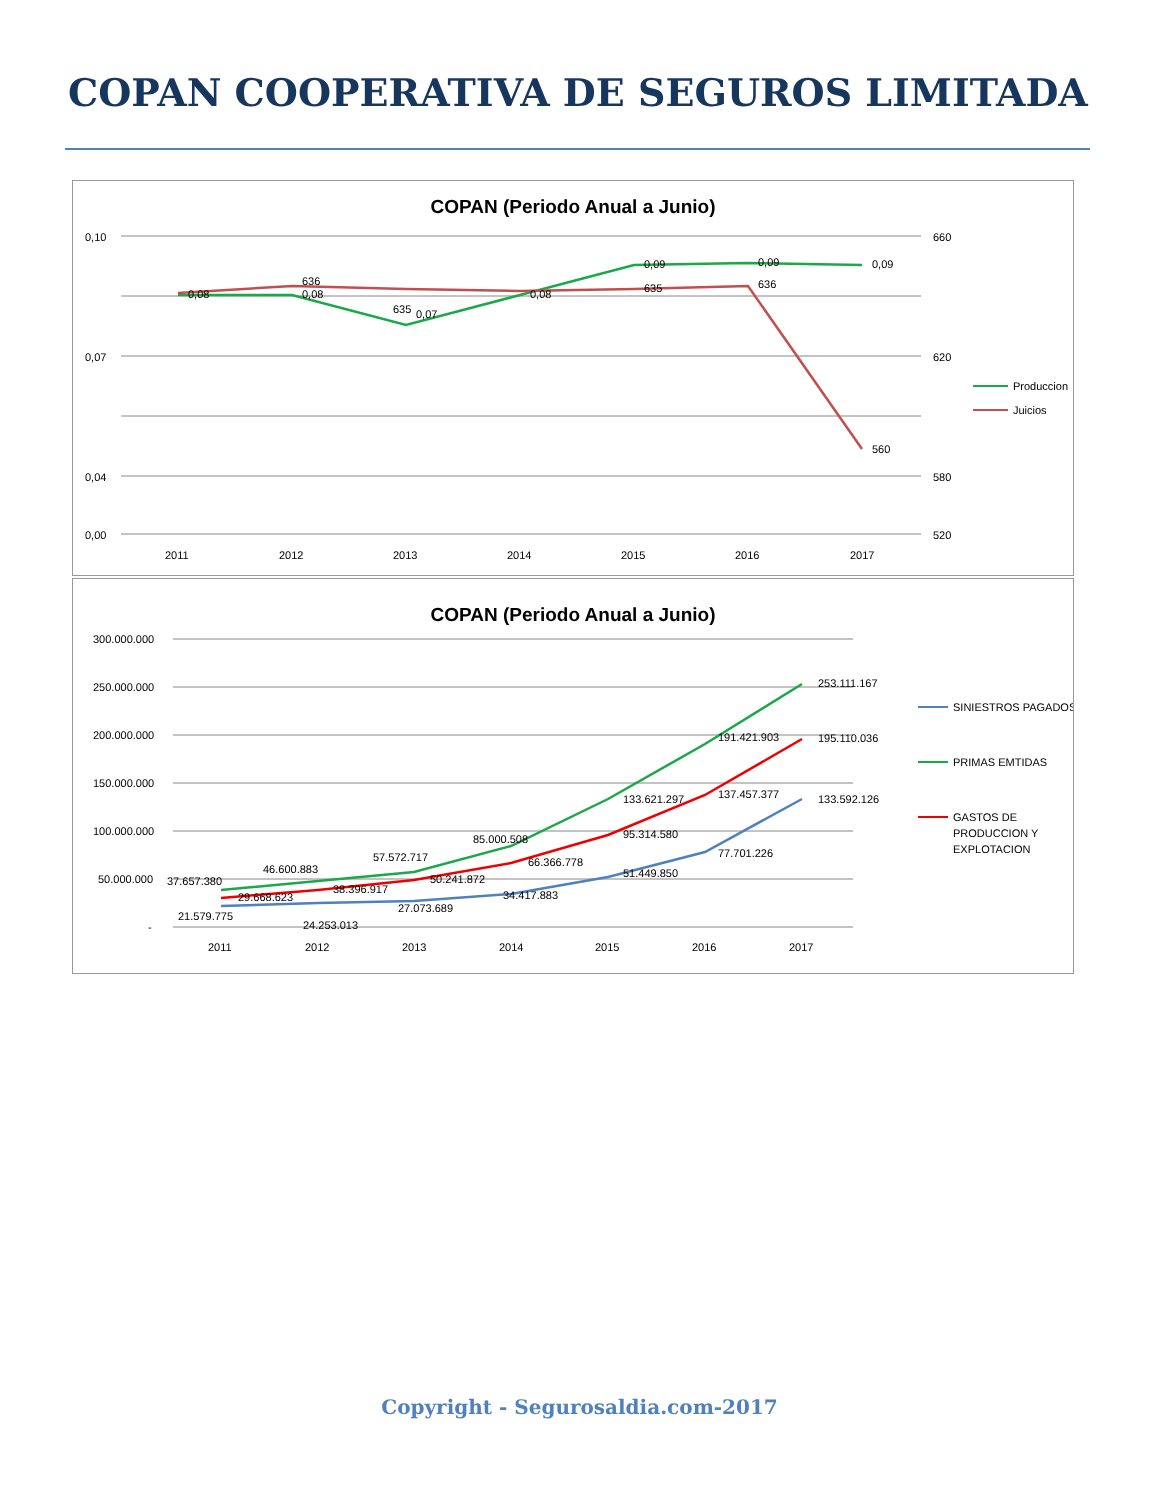COPAN COOPERATIVA DE SEGUROS LIMITADA
COPAN (Periodo Anual a Junio)
0,10
0,07
0,04
0,00
660
620
580
520
2011
2012
2013
2014
2015
2016
2017
0,08
0,08
0,07
0,08
0,09
0,09
0,09
636
635
635
636
560
Produccion
Juicios
COPAN (Periodo Anual a Junio)
300.000.000
250.000.000
200.000.000
150.000.000
100.000.000
50.000.000
-
2011
2012
2013
2014
2015
2016
2017
37.657.380
46.600.883
57.572.717
85.000.508
133.621.297
191.421.903
253.111.167
29.668.623
38.396.917
50.241.872
66.366.778
95.314.580
137.457.377
195.110.036
21.579.775
24.253.013
27.073.689
34.417.883
51.449.850
77.701.226
133.592.126
SINIESTROS PAGADOS
PRIMAS EMTIDAS
GASTOS DE
PRODUCCION Y
EXPLOTACION
Copyright - Segurosaldia.com-2017